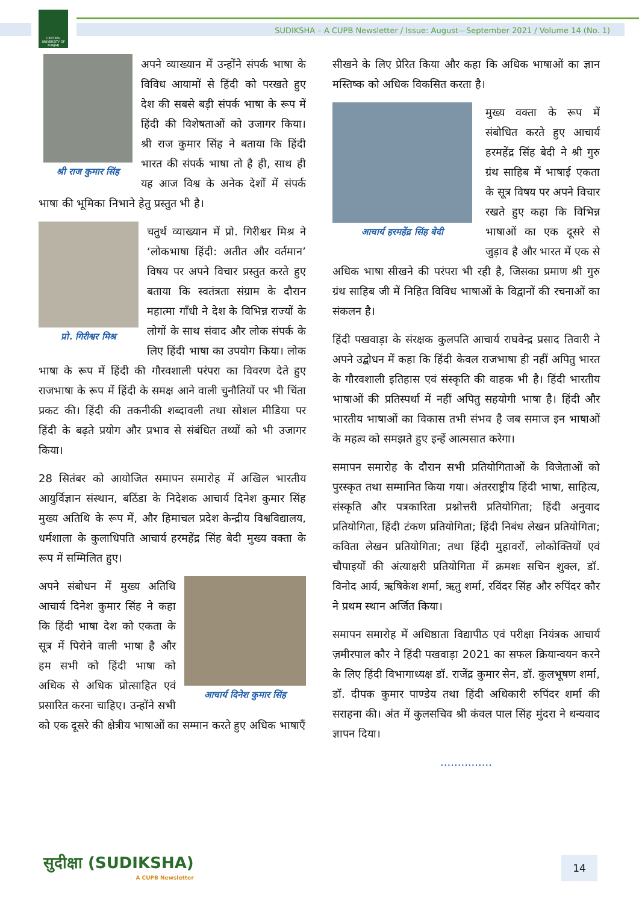CENTRAL UNIVERSITY OF PUNJAB
SUDIKSHA – A CUPB Newsletter / Issue: August—September 2021 / Volume 14 (No. 1)
श्री राज कुमार सिंह
अपने व्याख्यान में उन्होंने संपर्क भाषा के विविध आयामों से हिंदी को परखते हुए देश की सबसे बड़ी संपर्क भाषा के रूप में हिंदी की विशेषताओं को उजागर किया। श्री राज कुमार सिंह ने बताया कि हिंदी भारत की संपर्क भाषा तो है ही, साथ ही यह आज विश्व के अनेक देशों में संपर्क भाषा की भूमिका निभाने हेतु प्रस्तुत भी है।
प्रो. गिरीश्वर मिश्र
चतुर्थ व्याख्यान में प्रो. गिरीश्वर मिश्र ने ‘लोकभाषा हिंदी: अतीत और वर्तमान’ विषय पर अपने विचार प्रस्तुत करते हुए बताया कि स्वतंत्रता संग्राम के दौरान महात्मा गाँधी ने देश के विभिन्न राज्यों के लोगों के साथ संवाद और लोक संपर्क के लिए हिंदी भाषा का उपयोग किया। लोक भाषा के रूप में हिंदी की गौरवशाली परंपरा का विवरण देते हुए राजभाषा के रूप में हिंदी के समक्ष आने वाली चुनौतियों पर भी चिंता प्रकट की। हिंदी की तकनीकी शब्दावली तथा सोशल मीडिया पर हिंदी के बढ़ते प्रयोग और प्रभाव से संबंधित तथ्यों को भी उजागर किया।
28 सितंबर को आयोजित समापन समारोह में अखिल भारतीय आयुर्विज्ञान संस्थान, बठिंडा के निदेशक आचार्य दिनेश कुमार सिंह मुख्य अतिथि के रूप में, और हिमाचल प्रदेश केन्द्रीय विश्वविद्यालय, धर्मशाला के कुलाधिपति आचार्य हरमहेंद्र सिंह बेदी मुख्य वक्ता के रूप में सम्मिलित हुए।
आचार्य दिनेश कुमार सिंह
अपने संबोधन में मुख्य अतिथि आचार्य दिनेश कुमार सिंह ने कहा कि हिंदी भाषा देश को एकता के सूत्र में पिरोने वाली भाषा है और हम सभी को हिंदी भाषा को अधिक से अधिक प्रोत्साहित एवं प्रसारित करना चाहिए। उन्होंने सभी को एक दूसरे की क्षेत्रीय भाषाओं का सम्मान करते हुए अधिक भाषाएँ
सीखने के लिए प्रेरित किया और कहा कि अधिक भाषाओं का ज्ञान मस्तिष्क को अधिक विकसित करता है।
आचार्य हरमहेंद्र सिंह बेदी
मुख्य वक्ता के रूप में संबोधित करते हुए आचार्य हरमहेंद्र सिंह बेदी ने श्री गुरु ग्रंथ साहिब में भाषाई एकता के सूत्र विषय पर अपने विचार रखते हुए कहा कि विभिन्न भाषाओं का एक दूसरे से जुड़ाव है और भारत में एक से अधिक भाषा सीखने की परंपरा भी रही है, जिसका प्रमाण श्री गुरु ग्रंथ साहिब जी में निहित विविध भाषाओं के विद्वानों की रचनाओं का संकलन है।
हिंदी पखवाड़ा के संरक्षक कुलपति आचार्य राघवेन्द्र प्रसाद तिवारी ने अपने उद्बोधन में कहा कि हिंदी केवल राजभाषा ही नहीं अपितु भारत के गौरवशाली इतिहास एवं संस्कृति की वाहक भी है। हिंदी भारतीय भाषाओं की प्रतिस्पर्धा में नहीं अपितु सहयोगी भाषा है। हिंदी और भारतीय भाषाओं का विकास तभी संभव है जब समाज इन भाषाओं के महत्व को समझते हुए इन्हें आत्मसात करेगा।
समापन समारोह के दौरान सभी प्रतियोगिताओं के विजेताओं को पुरस्कृत तथा सम्मानित किया गया। अंतरराष्ट्रीय हिंदी भाषा, साहित्य, संस्कृति और पत्रकारिता प्रश्नोत्तरी प्रतियोगिता; हिंदी अनुवाद प्रतियोगिता, हिंदी टंकण प्रतियोगिता; हिंदी निबंध लेखन प्रतियोगिता; कविता लेखन प्रतियोगिता; तथा हिंदी मुहावरों, लोकोक्तियों एवं चौपाइयों की अंत्याक्षरी प्रतियोगिता में क्रमशः सचिन शुक्ल, डॉ. विनोद आर्य, ऋषिकेश शर्मा, ऋतु शर्मा, रविंदर सिंह और रुपिंदर कौर ने प्रथम स्थान अर्जित किया।
समापन समारोह में अधिष्ठाता विद्यापीठ एवं परीक्षा नियंत्रक आचार्य ज़मीरपाल कौर ने हिंदी पखवाड़ा 2021 का सफल क्रियान्वयन करने के लिए हिंदी विभागाध्यक्ष डॉ. राजेंद्र कुमार सेन, डॉ. कुलभूषण शर्मा, डॉ. दीपक कुमार पाण्डेय तथा हिंदी अधिकारी रुपिंदर शर्मा की सराहना की। अंत में कुलसचिव श्री कंवल पाल सिंह मुंदरा ने धन्यवाद ज्ञापन दिया।
...............
सुदीक्षा (SUDIKSHA)
A CUPB Newsletter
14